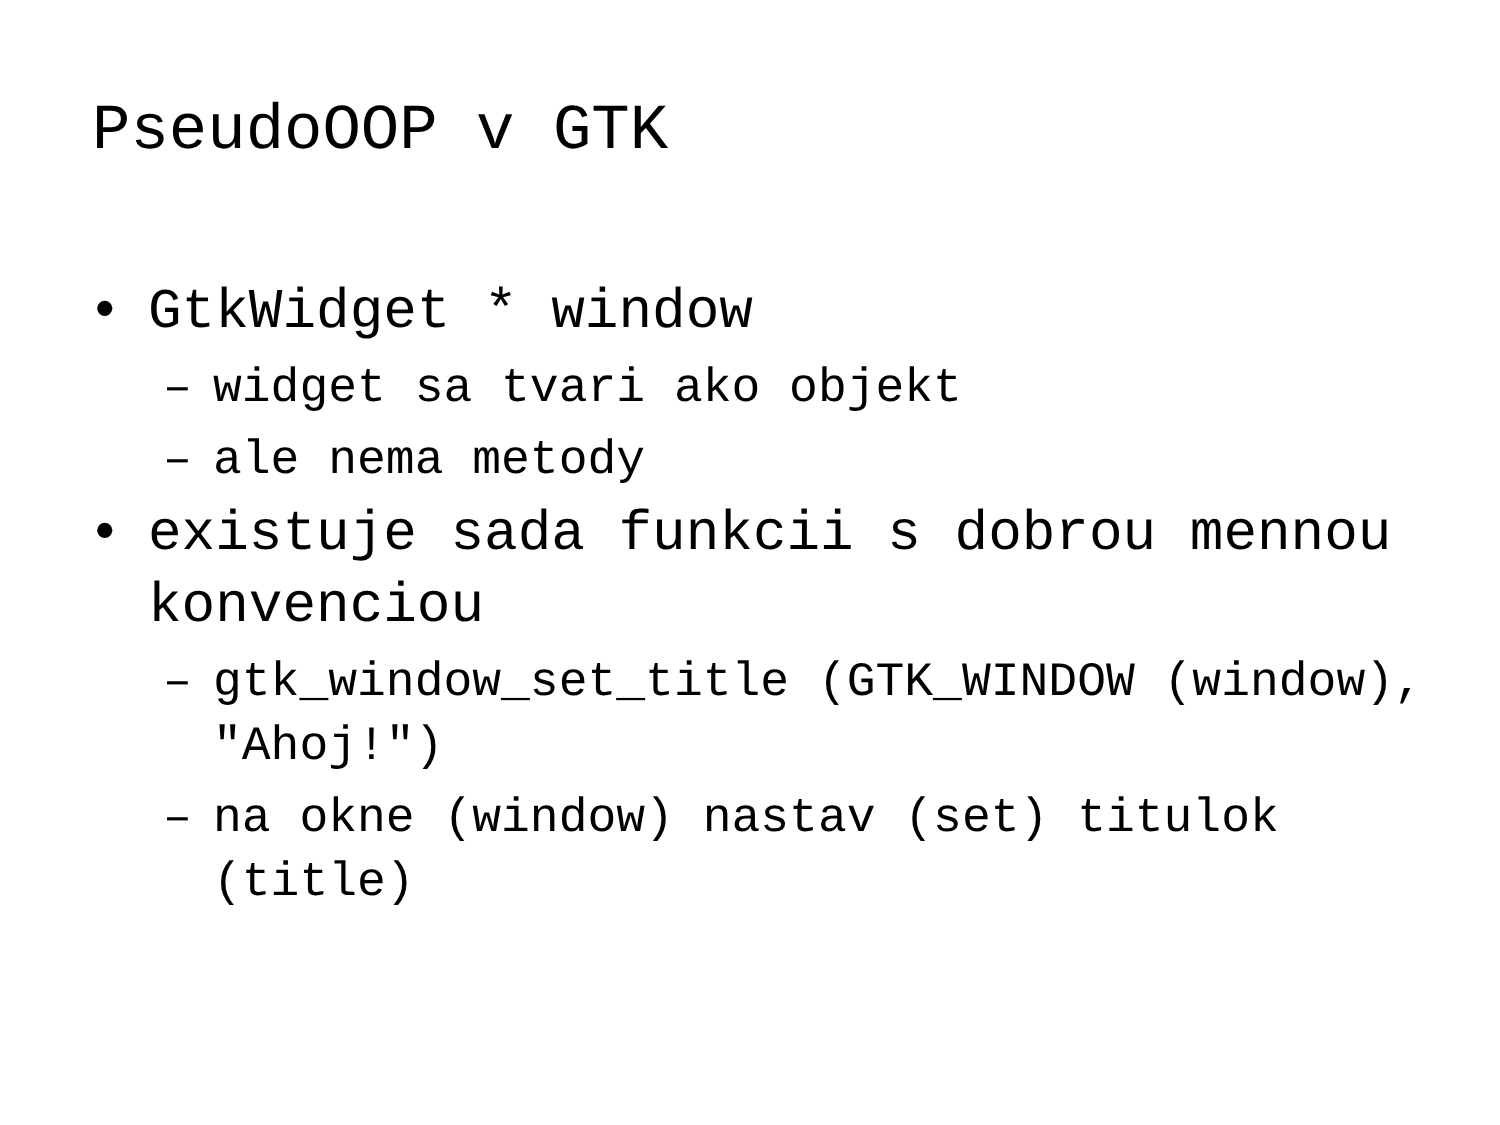PseudoOOP v GTK
• GtkWidget * window
– widget sa tvari ako objekt
– ale nema metody
• existuje sada funkcii s dobrou mennou konvenciou
– gtk_window_set_title (GTK_WINDOW (window), "Ahoj!")
– na okne (window) nastav (set) titulok (title)